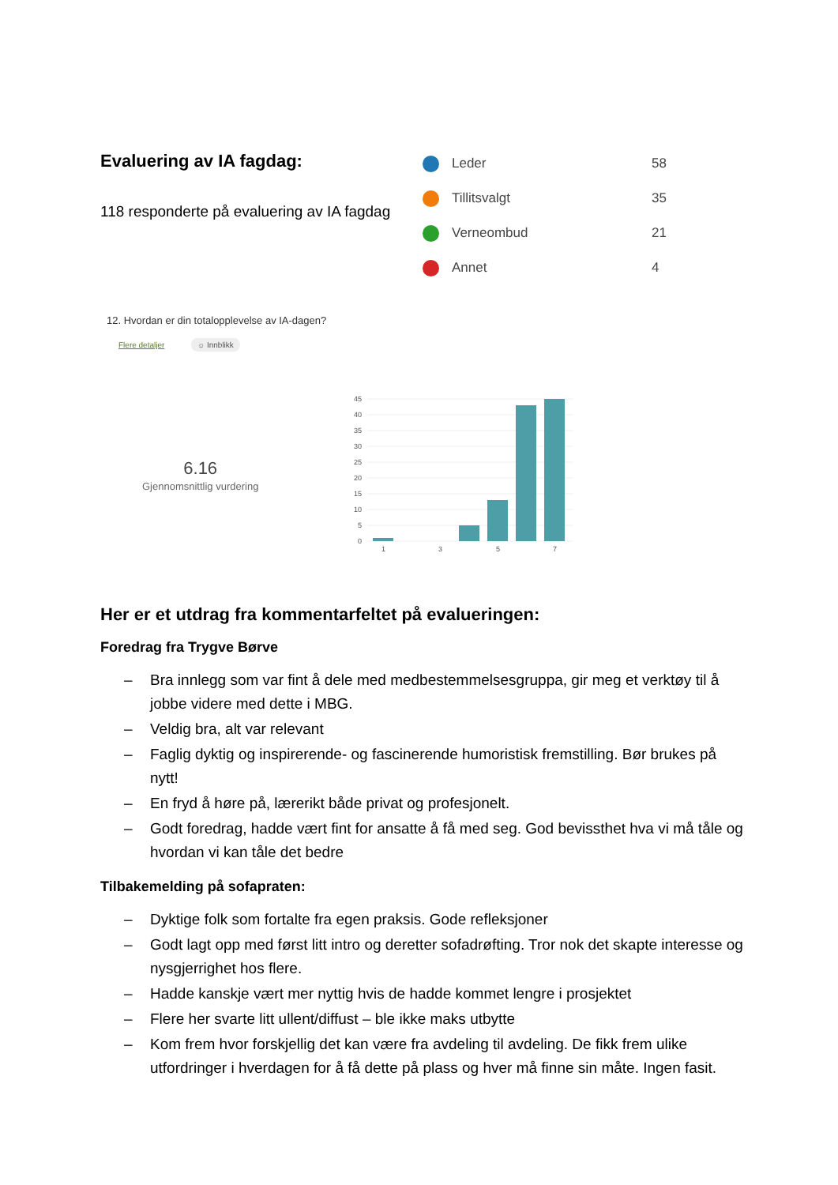Evaluering av IA fagdag:
118 responderte på evaluering av IA fagdag
Leder 58
Tillitsvalgt 35
Verneombud 21
Annet 4
12. Hvordan er din totalopplevelse av IA-dagen?
Flere detaljer ☼ Innblikk
6.16
Gjennomsnittlig vurdering
45
40
35
30
25
20
15
10
5
0
1
3
5
7
Her er et utdrag fra kommentarfeltet på evalueringen:
Foredrag fra Trygve Børve
– Bra innlegg som var fint å dele med medbestemmelsesgruppa, gir meg et verktøy til å jobbe videre med dette i MBG.
– Veldig bra, alt var relevant
– Faglig dyktig og inspirerende- og fascinerende humoristisk fremstilling. Bør brukes på nytt!
– En fryd å høre på, lærerikt både privat og profesjonelt.
– Godt foredrag, hadde vært fint for ansatte å få med seg. God bevissthet hva vi må tåle og hvordan vi kan tåle det bedre
Tilbakemelding på sofapraten:
– Dyktige folk som fortalte fra egen praksis. Gode refleksjoner
– Godt lagt opp med først litt intro og deretter sofadrøfting. Tror nok det skapte interesse og nysgjerrighet hos flere.
– Hadde kanskje vært mer nyttig hvis de hadde kommet lengre i prosjektet
– Flere her svarte litt ullent/diffust – ble ikke maks utbytte
– Kom frem hvor forskjellig det kan være fra avdeling til avdeling. De fikk frem ulike utfordringer i hverdagen for å få dette på plass og hver må finne sin måte. Ingen fasit.